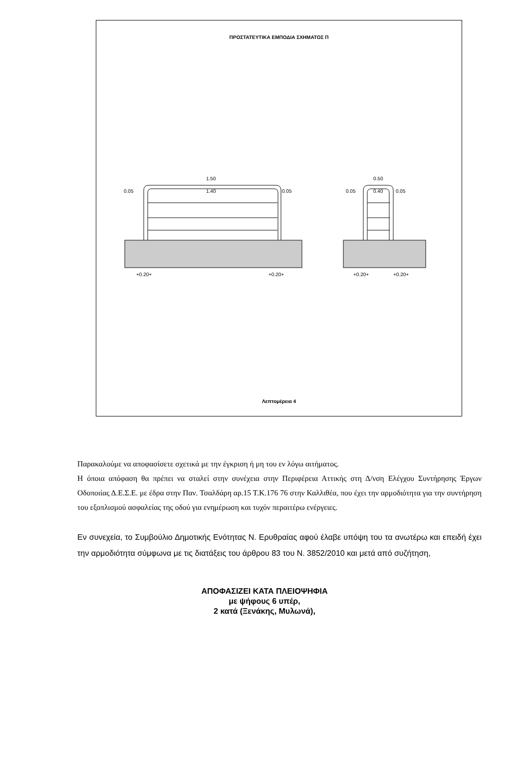ΠΡΟΣΤΑΤΕΥΤΙΚΑ ΕΜΠΟΔΙΑ ΣΧΗΜΑΤΟΣ Π
1.50
1.40
0.05
0.05
0.50
0.40
0.05
0.05
+0.20+
+0.20+
+0.20+
+0.20+
Λεπτομέρεια 4
Παρακαλούμε να αποφασίσετε σχετικά με την έγκριση ή μη του εν λόγω αιτήματος.
Η όποια απόφαση θα πρέπει να σταλεί στην συνέχεια στην Περιφέρεια Αττικής στη Δ/νση Ελέγχου Συντήρησης Έργων Οδοποιίας Δ.Ε.Σ.Ε. με έδρα στην Παν. Τσαλδάρη αρ.15 Τ.Κ.176 76 στην Καλλιθέα, που έχει την αρμοδιότητα για την συντήρηση του εξοπλισμού ασφαλείας της οδού για ενημέρωση και τυχόν περαιτέρω ενέργειες.
Εν συνεχεία, το Συμβούλιο Δημοτικής Ενότητας Ν. Ερυθραίας αφού έλαβε υπόψη του τα ανωτέρω και επειδή έχει την αρμοδιότητα σύμφωνα με τις διατάξεις του άρθρου 83 του Ν. 3852/2010 και μετά από συζήτηση,
ΑΠΟΦΑΣΙΖΕΙ ΚΑΤΑ ΠΛΕΙΟΨΗΦΙΑ
με ψήφους 6 υπέρ,
2 κατά (Ξενάκης, Μυλωνά),